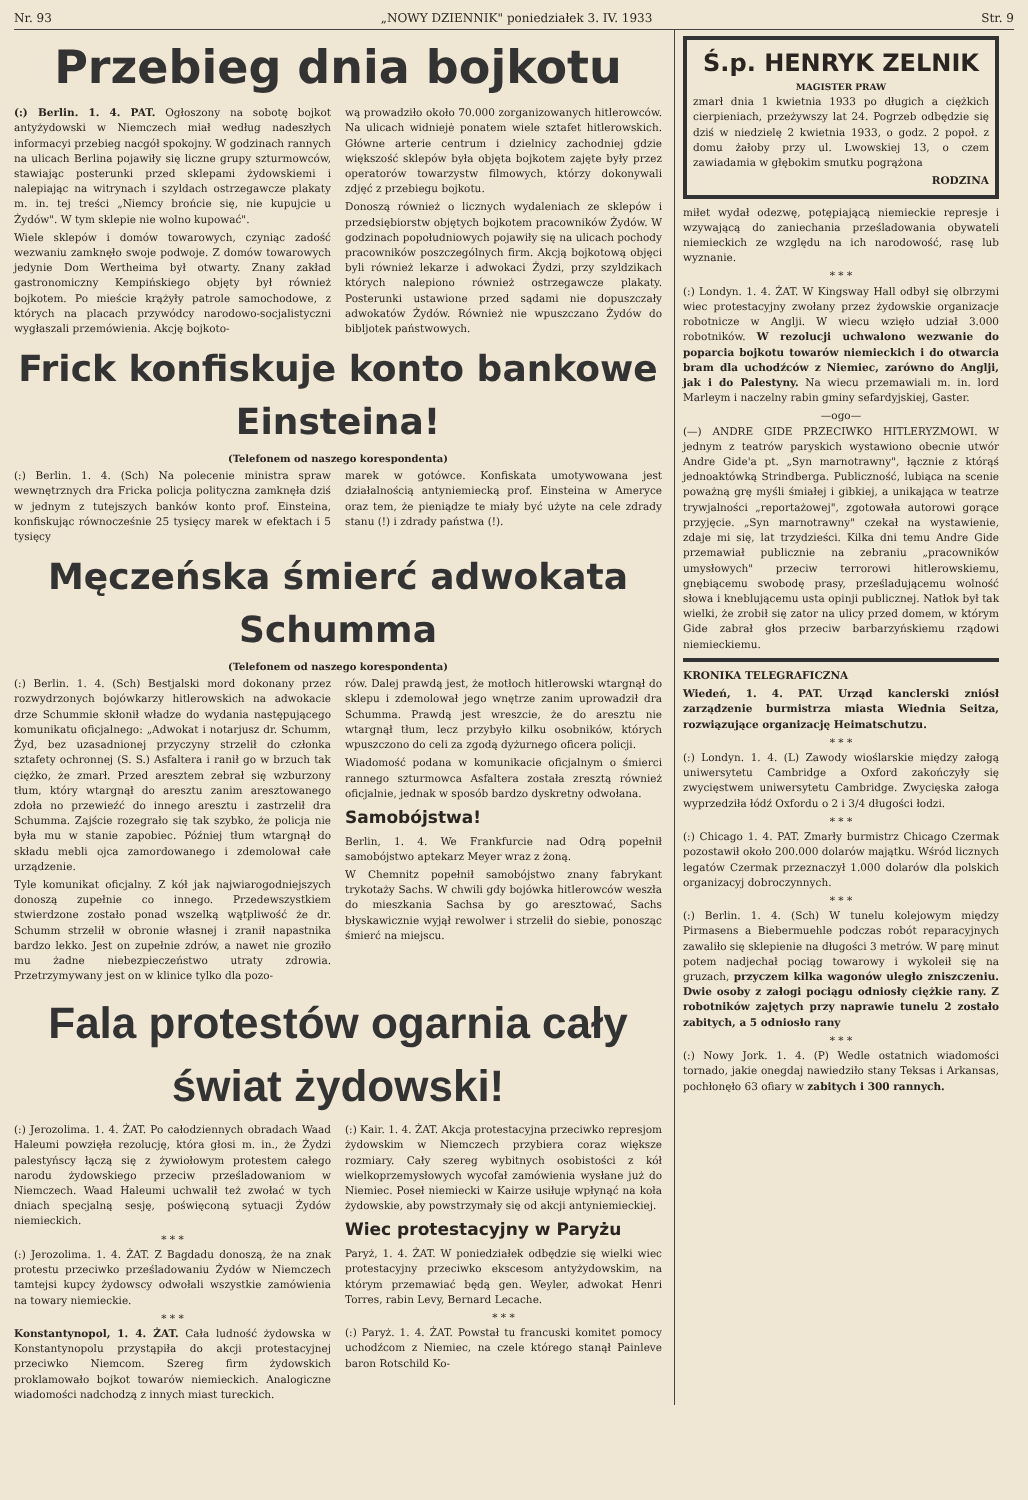Nr. 93 „NOWY DZIENNIK" poniedziałek 3. IV. 1933 Str. 9
Przebieg dnia bojkotu
(:) Berlin. 1. 4. PAT. Ogłoszony na sobotę bojkot antyżydowski w Niemczech miał według nadeszłych informacyi przebieg nacgół spokojny. W godzinach rannych na ulicach Berlina pojawiły się liczne grupy szturmowców, stawiając posterunki przed sklepami żydowskiemi i nalepiając na witrynach i szyldach ostrzegawcze plakaty m. in. tej treści „Niemcy brońcie się, nie kupujcie u Żydów". W tym sklepie nie wolno kupować".
Wiele sklepów i domów towarowych, czyniąc zadość wezwaniu zamknęło swoje podwoje. Z domów towarowych jedynie Dom Wertheima był otwarty. Znany zakład gastronomiczny Kempińskiego objęty był również bojkotem. Po mieście krążyły patrole samochodowe, z których na placach przywódcy narodowo-socjalistyczni wygłaszali przemówienia. Akcję bojkoto-
wą prowadziło około 70.000 zorganizowanych hitlerowców. Na ulicach widniejė ponatem wiele sztafet hitlerowskich. Główne arterie centrum i dzielnicy zachodniej gdzie większość sklepów była objęta bojkotem zajęte były przez operatorów towarzystw filmowych, którzy dokonywali zdjęć z przebiegu bojkotu.
Donoszą również o licznych wydaleniach ze sklepów i przedsiębiorstw objętych bojkotem pracowników Żydów. W godzinach popołudniowych pojawiły się na ulicach pochody pracowników poszczególnych firm. Akcją bojkotową objęci byli również lekarze i adwokaci Żydzi, przy szyldzikach których nalepiono również ostrzegawcze plakaty. Posterunki ustawione przed sądami nie dopuszczały adwokatów Żydów. Również nie wpuszczano Żydów do bibljotek państwowych.
Frick konfiskuje konto bankowe Einsteina!
(Telefonem od naszego korespondenta)
(:) Berlin. 1. 4. (Sch) Na polecenie ministra spraw wewnętrznych dra Fricka policja polityczna zamknęła dziś w jednym z tutejszych banków konto prof. Einsteina, konfiskując równocześnie 25 tysięcy marek w efektach i 5 tysięcy
marek w gotówce. Konfiskata umotywowana jest działalnością antyniemiecką prof. Einsteina w Ameryce oraz tem, że pieniądze te miały być użyte na cele zdrady stanu (!) i zdrady państwa (!).
Męczeńska śmierć adwokata Schumma
(Telefonem od naszego korespondenta)
(:) Berlin. 1. 4. (Sch) Bestjalski mord dokonany przez rozwydrzonych bojówkarzy hitlerowskich na adwokacie drze Schummie skłonił władze do wydania następującego komunikatu oficjalnego: „Adwokat i notarjusz dr. Schumm, Żyd, bez uzasadnionej przyczyny strzelił do członka sztafety ochronnej (S. S.) Asfaltera i ranił go w brzuch tak ciężko, że zmarł. Przed aresztem zebrał się wzburzony tłum, który wtargnął do aresztu zanim aresztowanego zdoła no przewieźć do innego aresztu i zastrzelił dra Schumma. Zajście rozegrało się tak szybko, że policja nie była mu w stanie zapobiec. Później tłum wtargnął do składu mebli ojca zamordowanego i zdemolował całe urządzenie.
Tyle komunikat oficjalny. Z kół jak najwiarogodniejszych donoszą zupełnie co innego. Przedewszystkiem stwierdzone zostało ponad wszelką wątpliwość że dr. Schumm strzelił w obronie własnej i zranił napastnika bardzo lekko. Jest on zupełnie zdrów, a nawet nie groziło mu żadne niebezpieczeństwo utraty zdrowia. Przetrzymywany jest on w klinice tylko dla pozo-
rów. Dalej prawdą jest, że motłoch hitlerowski wtargnął do sklepu i zdemolował jego wnętrze zanim uprowadził dra Schumma. Prawdą jest wreszcie, że do aresztu nie wtargnął tłum, lecz przybyło kilku osobników, których wpuszczono do celi za zgodą dyżurnego oficera policji.
Wiadomość podana w komunikacie oficjalnym o śmierci rannego szturmowca Asfaltera została zresztą również oficjalnie, jednak w sposób bardzo dyskretny odwołana.
Samobójstwa!
Berlin, 1. 4. We Frankfurcie nad Odrą popełnił samobójstwo aptekarz Meyer wraz z żoną.
W Chemnitz popełnił samobójstwo znany fabrykant trykotaży Sachs. W chwili gdy bojówka hitlerowców weszła do mieszkania Sachsa by go aresztować, Sachs błyskawicznie wyjął rewolwer i strzelił do siebie, ponosząc śmierć na miejscu.
Fala protestów ogarnia cały świat żydowski!
(:) Jerozolima. 1. 4. ŻAT. Po całodziennych obradach Waad Haleumi powzięła rezolucję, która głosi m. in., że Żydzi palestyńscy łączą się z żywiołowym protestem całego narodu żydowskiego przeciw prześladowaniom w Niemczech. Waad Haleumi uchwalił też zwołać w tych dniach specjalną sesję, poświęconą sytuacji Żydów niemieckich.
* * *
(:) Jerozolima. 1. 4. ŻAT. Z Bagdadu donoszą, że na znak protestu przeciwko prześladowaniu Żydów w Niemczech tamtejsi kupcy żydowscy odwołali wszystkie zamówienia na towary niemieckie.
* * *
Konstantynopol, 1. 4. ŻAT. Cała ludność żydowska w Konstantynopolu przystąpiła do akcji protestacyjnej przeciwko Niemcom. Szereg firm żydowskich proklamowało bojkot towarów niemieckich. Analogiczne wiadomości nadchodzą z innych miast tureckich.
(:) Kair. 1. 4. ŻAT. Akcja protestacyjna przeciwko represjom żydowskim w Niemczech przybiera coraz większe rozmiary. Cały szereg wybitnych osobistości z kół wielkoprzemysłowych wycofał zamówienia wysłane już do Niemiec. Poseł niemiecki w Kairze usiłuje wpłynąć na koła żydowskie, aby powstrzymały się od akcji antyniemieckiej.
Wiec protestacyjny w Paryżu
Paryż, 1. 4. ŻAT. W poniedziałek odbędzie się wielki wiec protestacyjny przeciwko ekscesom antyżydowskim, na którym przemawiać będą gen. Weyler, adwokat Henri Torres, rabin Levy, Bernard Lecache.
* * *
(:) Paryż. 1. 4. ŻAT. Powstał tu francuski komitet pomocy uchodźcom z Niemiec, na czele którego stanął Painleve baron Rotschild Ko-
Ś.p. HENRYK ZELNIK
MAGISTER PRAW
zmarł dnia 1 kwietnia 1933 po długich a ciężkich cierpieniach, przeżywszy lat 24. Pogrzeb odbędzie się dziś w niedzielę 2 kwietnia 1933, o godz. 2 popoł. z domu żałoby przy ul. Lwowskiej 13, o czem zawiadamia w głębokim smutku pogrążona
RODZINA
miłet wydał odezwę, potępiającą niemieckie represje i wzywającą do zaniechania prześladowania obywateli niemieckich ze względu na ich narodowość, rasę lub wyznanie.
* * *
(:) Londyn. 1. 4. ŻAT. W Kingsway Hall odbył się olbrzymi wiec protestacyjny zwołany przez żydowskie organizacje robotnicze w Anglji. W wiecu wzięło udział 3.000 robotników. W rezolucji uchwalono wezwanie do poparcia bojkotu towarów niemieckich i do otwarcia bram dla uchodźców z Niemiec, zarówno do Anglji, jak i do Palestyny. Na wiecu przemawiali m. in. lord Marleym i naczelny rabin gminy sefardyjskiej, Gaster.
—ogo—
(—) ANDRE GIDE PRZECIWKO HITLERYZMOWI. W jednym z teatrów paryskich wystawiono obecnie utwór Andre Gide'a pt. „Syn marnotrawny", łącznie z którąś jednoaktówką Strindberga. Publiczność, lubiąca na scenie poważną grę myśli śmiałej i gibkiej, a unikająca w teatrze trywjalności „reportażowej", zgotowała autorowi gorące przyjęcie. „Syn marnotrawny" czekał na wystawienie, zdaje mi się, lat trzydzieści. Kilka dni temu Andre Gide przemawiał publicznie na zebraniu „pracowników umysłowych" przeciw terrorowi hitlerowskiemu, gnębiącemu swobodę prasy, prześladującemu wolność słowa i kneblującemu usta opinji publicznej. Natłok był tak wielki, że zrobił się zator na ulicy przed domem, w którym Gide zabrał głos przeciw barbarzyńskiemu rządowi niemieckiemu.
KRONIKA TELEGRAFICZNA
Wiedeń, 1. 4. PAT. Urząd kanclerski zniósł zarządzenie burmistrza miasta Wiednia Seitza, rozwiązujące organizację Heimatschutzu.
* * *
(:) Londyn. 1. 4. (L) Zawody wioślarskie między załogą uniwersytetu Cambridge a Oxford zakończyły się zwycięstwem uniwersytetu Cambridge. Zwycięska załoga wyprzedziła łódź Oxfordu o 2 i 3/4 długości łodzi.
* * *
(:) Chicago 1. 4. PAT. Zmarły burmistrz Chicago Czermak pozostawił około 200.000 dolarów majątku. Wśród licznych legatów Czermak przeznaczył 1.000 dolarów dla polskich organizacyj dobroczynnych.
* * *
(:) Berlin. 1. 4. (Sch) W tunelu kolejowym między Pirmasens a Biebermuehle podczas robót reparacyjnych zawaliło się sklepienie na długości 3 metrów. W parę minut potem nadjechał pociąg towarowy i wykoleił się na gruzach, przyczem kilka wagonów uległo zniszczeniu. Dwie osoby z załogi pociągu odniosły ciężkie rany. Z robotników zajętych przy naprawie tunelu 2 zostało zabitych, a 5 odniosło rany
* * *
(:) Nowy Jork. 1. 4. (P) Wedle ostatnich wiadomości tornado, jakie onegdaj nawiedziło stany Teksas i Arkansas, pochłonęło 63 ofiary w zabitych i 300 rannych.